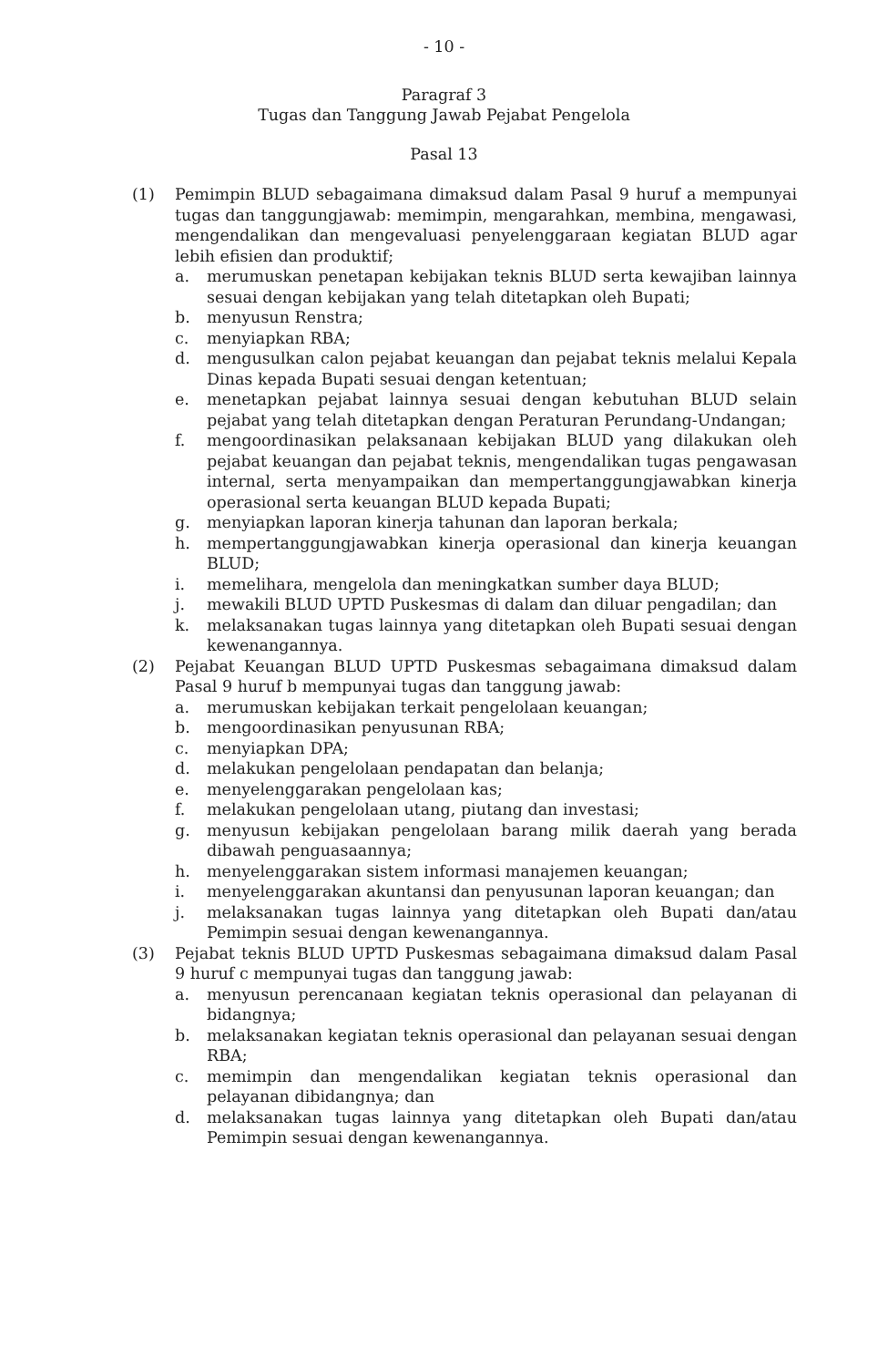- 10 -
Paragraf 3
Tugas dan Tanggung Jawab Pejabat Pengelola
Pasal 13
(1) Pemimpin BLUD sebagaimana dimaksud dalam Pasal 9 huruf a mempunyai tugas dan tanggungjawab: memimpin, mengarahkan, membina, mengawasi, mengendalikan dan mengevaluasi penyelenggaraan kegiatan BLUD agar lebih efisien dan produktif;
a. merumuskan penetapan kebijakan teknis BLUD serta kewajiban lainnya sesuai dengan kebijakan yang telah ditetapkan oleh Bupati;
b. menyusun Renstra;
c. menyiapkan RBA;
d. mengusulkan calon pejabat keuangan dan pejabat teknis melalui Kepala Dinas kepada Bupati sesuai dengan ketentuan;
e. menetapkan pejabat lainnya sesuai dengan kebutuhan BLUD selain pejabat yang telah ditetapkan dengan Peraturan Perundang-Undangan;
f. mengoordinasikan pelaksanaan kebijakan BLUD yang dilakukan oleh pejabat keuangan dan pejabat teknis, mengendalikan tugas pengawasan internal, serta menyampaikan dan mempertanggungjawabkan kinerja operasional serta keuangan BLUD kepada Bupati;
g. menyiapkan laporan kinerja tahunan dan laporan berkala;
h. mempertanggungjawabkan kinerja operasional dan kinerja keuangan BLUD;
i. memelihara, mengelola dan meningkatkan sumber daya BLUD;
j. mewakili BLUD UPTD Puskesmas di dalam dan diluar pengadilan; dan
k. melaksanakan tugas lainnya yang ditetapkan oleh Bupati sesuai dengan kewenangannya.
(2) Pejabat Keuangan BLUD UPTD Puskesmas sebagaimana dimaksud dalam Pasal 9 huruf b mempunyai tugas dan tanggung jawab:
a. merumuskan kebijakan terkait pengelolaan keuangan;
b. mengoordinasikan penyusunan RBA;
c. menyiapkan DPA;
d. melakukan pengelolaan pendapatan dan belanja;
e. menyelenggarakan pengelolaan kas;
f. melakukan pengelolaan utang, piutang dan investasi;
g. menyusun kebijakan pengelolaan barang milik daerah yang berada dibawah penguasaannya;
h. menyelenggarakan sistem informasi manajemen keuangan;
i. menyelenggarakan akuntansi dan penyusunan laporan keuangan; dan
j. melaksanakan tugas lainnya yang ditetapkan oleh Bupati dan/atau Pemimpin sesuai dengan kewenangannya.
(3) Pejabat teknis BLUD UPTD Puskesmas sebagaimana dimaksud dalam Pasal 9 huruf c mempunyai tugas dan tanggung jawab:
a. menyusun perencanaan kegiatan teknis operasional dan pelayanan di bidangnya;
b. melaksanakan kegiatan teknis operasional dan pelayanan sesuai dengan RBA;
c. memimpin dan mengendalikan kegiatan teknis operasional dan pelayanan dibidangnya; dan
d. melaksanakan tugas lainnya yang ditetapkan oleh Bupati dan/atau Pemimpin sesuai dengan kewenangannya.